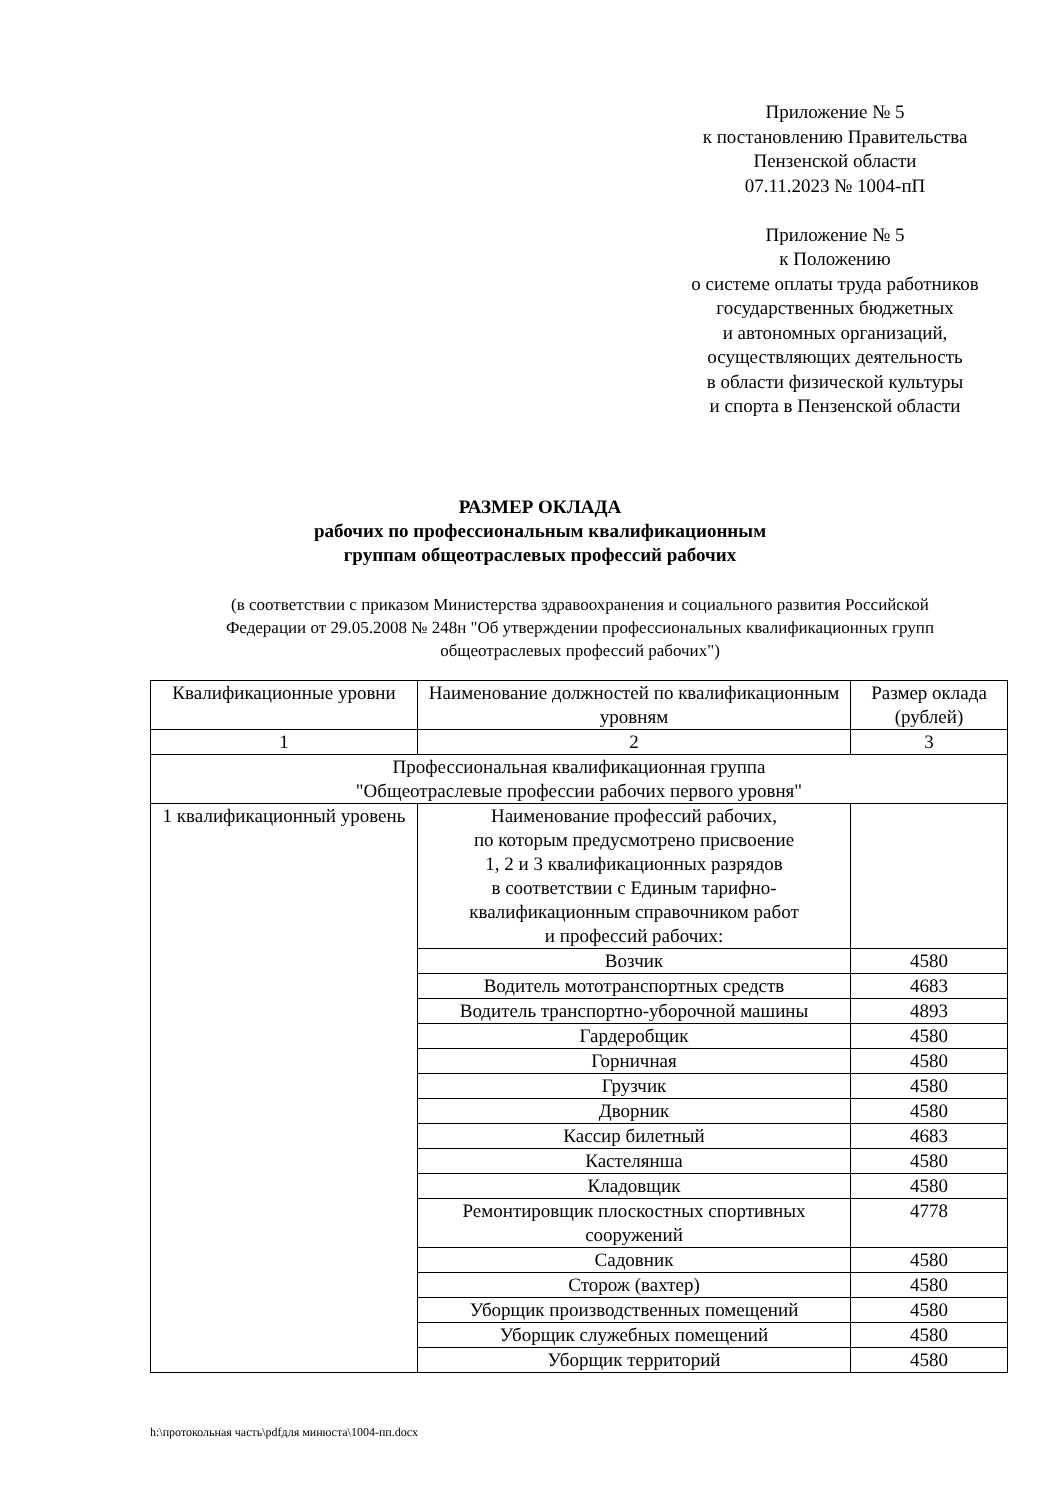Приложение № 5
к постановлению Правительства
Пензенской области
07.11.2023 № 1004-пП
Приложение № 5
к Положению
о системе оплаты труда работников
государственных бюджетных
и автономных организаций,
осуществляющих деятельность
в области физической культуры
и спорта в Пензенской области
РАЗМЕР ОКЛАДА
рабочих по профессиональным квалификационным
группам общеотраслевых профессий рабочих
(в соответствии с приказом Министерства здравоохранения и социального развития Российской Федерации от 29.05.2008 № 248н "Об утверждении профессиональных квалификационных групп общеотраслевых профессий рабочих")
| Квалификационные уровни | Наименование должностей по квалификационным уровням | Размер оклада (рублей) |
| --- | --- | --- |
| 1 | 2 | 3 |
| Профессиональная квалификационная группа "Общеотраслевые профессии рабочих первого уровня" | | |
| 1 квалификационный уровень | Наименование профессий рабочих, по которым предусмотрено присвоение 1, 2 и 3 квалификационных разрядов в соответствии с Единым тарифно- квалификационным справочником работ и профессий рабочих: | |
| | Возчик | 4580 |
| | Водитель мототранспортных средств | 4683 |
| | Водитель транспортно-уборочной машины | 4893 |
| | Гардеробщик | 4580 |
| | Горничная | 4580 |
| | Грузчик | 4580 |
| | Дворник | 4580 |
| | Кассир билетный | 4683 |
| | Кастелянша | 4580 |
| | Кладовщик | 4580 |
| | Ремонтировщик плоскостных спортивных сооружений | 4778 |
| | Садовник | 4580 |
| | Сторож (вахтер) | 4580 |
| | Уборщик производственных помещений | 4580 |
| | Уборщик служебных помещений | 4580 |
| | Уборщик территорий | 4580 |
h:\протокольная часть\pdfдля минюста\1004-пп.docx